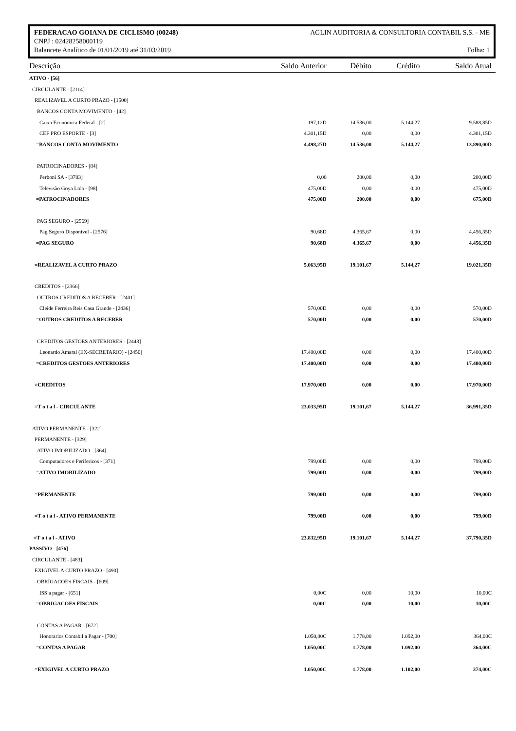FEDERACAO GOIANA DE CICLISMO (00248) AGLIN AUDITORIA & CONSULTORIA CONTABIL S.S. - ME
CNPJ : 02428258000119
Balancete Analítico de 01/01/2019 até 31/03/2019 Folha: 1
| Descrição | Saldo Anterior | Débito | Crédito | Saldo Atual |
| --- | --- | --- | --- | --- |
| ATIVO - [56] | | | | |
| CIRCULANTE - [2114] | | | | |
| REALIZAVEL A CURTO PRAZO - [1500] | | | | |
| BANCOS CONTA MOVIMENTO - [42] | | | | |
| Caixa Economica Federal - [2] | 197,12D | 14.536,00 | 5.144,27 | 9.588,85D |
| CEF PRO ESPORTE - [3] | 4.301,15D | 0,00 | 0,00 | 4.301,15D |
| =BANCOS CONTA MOVIMENTO | 4.498,27D | 14.536,00 | 5.144,27 | 13.890,00D |
| PATROCINADORES - [84] | | | | |
| Perboni SA - [3703] | 0,00 | 200,00 | 0,00 | 200,00D |
| Televisão Goya Ltda - [98] | 475,00D | 0,00 | 0,00 | 475,00D |
| =PATROCINADORES | 475,00D | 200,00 | 0,00 | 675,00D |
| PAG SEGURO - [2569] | | | | |
| Pag Seguro Disponivel - [2576] | 90,68D | 4.365,67 | 0,00 | 4.456,35D |
| =PAG SEGURO | 90,68D | 4.365,67 | 0,00 | 4.456,35D |
| =REALIZAVEL A CURTO PRAZO | 5.063,95D | 19.101,67 | 5.144,27 | 19.021,35D |
| CREDITOS - [2366] | | | | |
| OUTROS CREDITOS A RECEBER - [2401] | | | | |
| Cleide Ferreira Reis Casa Grande - [2436] | 570,00D | 0,00 | 0,00 | 570,00D |
| =OUTROS CREDITOS A RECEBER | 570,00D | 0,00 | 0,00 | 570,00D |
| CREDITOS GESTOES ANTERIORES - [2443] | | | | |
| Leonardo Amaral (EX-SECRETARIO) - [2450] | 17.400,00D | 0,00 | 0,00 | 17.400,00D |
| =CREDITOS GESTOES ANTERIORES | 17.400,00D | 0,00 | 0,00 | 17.400,00D |
| =CREDITOS | 17.970,00D | 0,00 | 0,00 | 17.970,00D |
| =T o t a l - CIRCULANTE | 23.033,95D | 19.101,67 | 5.144,27 | 36.991,35D |
| ATIVO PERMANENTE - [322] | | | | |
| PERMANENTE - [329] | | | | |
| ATIVO IMOBILIZADO - [364] | | | | |
| Computadores e Perifericos - [371] | 799,00D | 0,00 | 0,00 | 799,00D |
| =ATIVO IMOBILIZADO | 799,00D | 0,00 | 0,00 | 799,00D |
| =PERMANENTE | 799,00D | 0,00 | 0,00 | 799,00D |
| =T o t a l - ATIVO PERMANENTE | 799,00D | 0,00 | 0,00 | 799,00D |
| =T o t a l - ATIVO | 23.832,95D | 19.101,67 | 5.144,27 | 37.790,35D |
| PASSIVO - [476] | | | | |
| CIRCULANTE - [483] | | | | |
| EXIGIVEL A CURTO PRAZO - [490] | | | | |
| OBRIGACOES FISCAIS - [609] | | | | |
| ISS a pagar - [651] | 0,00C | 0,00 | 10,00 | 10,00C |
| =OBRIGACOES FISCAIS | 0,00C | 0,00 | 10,00 | 10,00C |
| CONTAS A PAGAR - [672] | | | | |
| Honorarios Contabil a Pagar - [700] | 1.050,00C | 1.778,00 | 1.092,00 | 364,00C |
| =CONTAS A PAGAR | 1.050,00C | 1.778,00 | 1.092,00 | 364,00C |
| =EXIGIVEL A CURTO PRAZO | 1.050,00C | 1.778,00 | 1.102,00 | 374,00C |